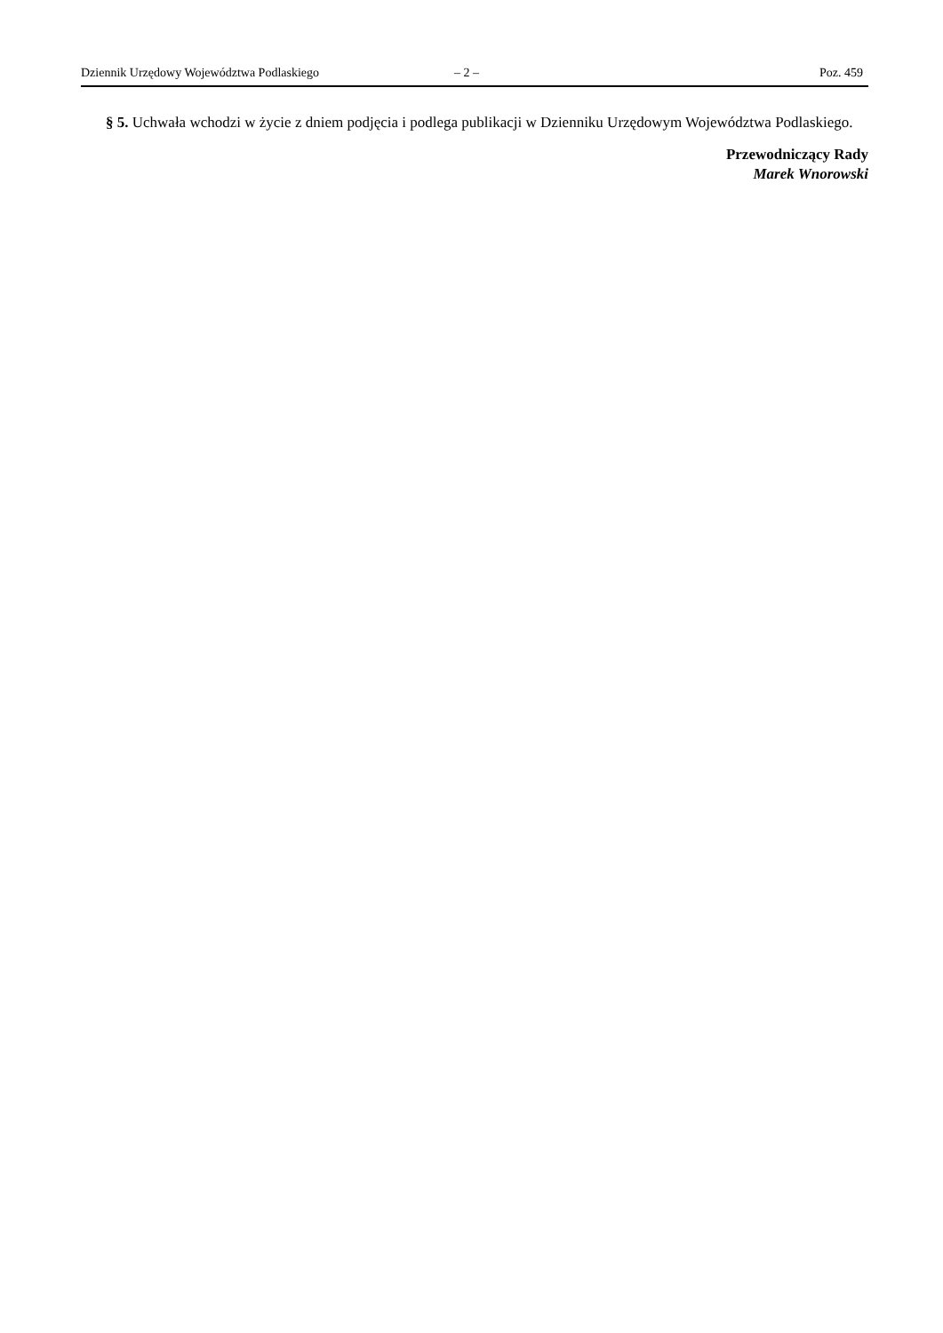Dziennik Urzędowy Województwa Podlaskiego – 2 – Poz. 459
§ 5. Uchwała wchodzi w życie z dniem podjęcia i podlega publikacji w Dzienniku Urzędowym Województwa Podlaskiego.
Przewodniczący Rady
Marek Wnorowski